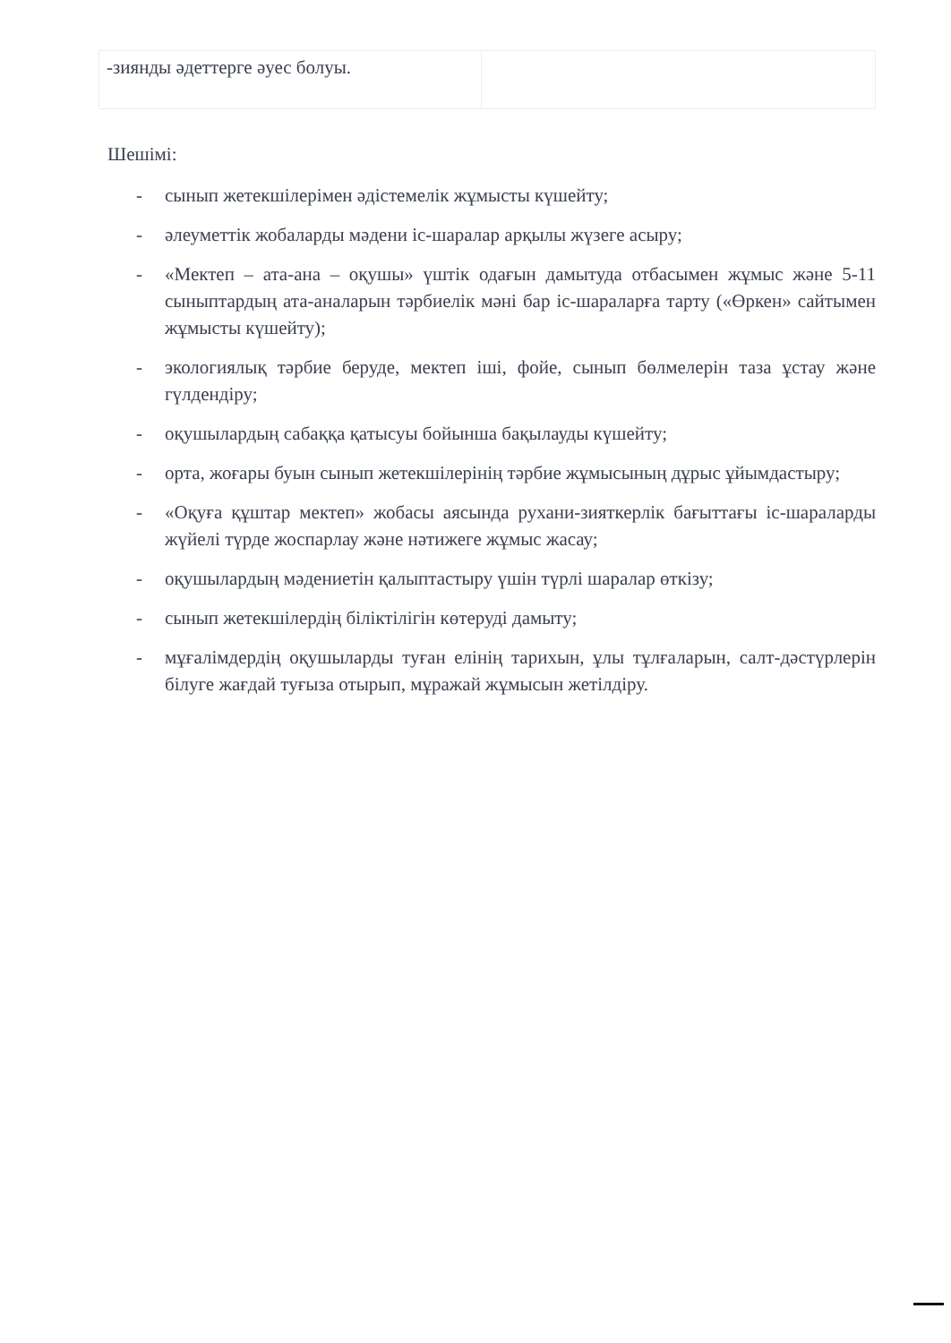| -зиянды әдеттерге әуес болуы. | |
Шешімі:
- сынып жетекшілерімен әдістемелік жұмысты күшейту;
- әлеуметтік жобаларды мәдени іс-шаралар арқылы жүзеге асыру;
- «Мектеп – ата-ана – оқушы» үштік одағын дамытуда отбасымен жұмыс және 5-11 сыныптардың ата-аналарын тәрбиелік мәні бар іс-шараларға тарту («Өркен» сайтымен жұмысты күшейту);
- экологиялық тәрбие беруде, мектеп іші, фойе, сынып бөлмелерін таза ұстау және гүлдендіру;
- оқушылардың сабаққа қатысуы бойынша бақылауды күшейту;
- орта, жоғары буын сынып жетекшілерінің тәрбие жұмысының дұрыс ұйымдастыру;
- «Оқуға құштар мектеп» жобасы аясында рухани-зияткерлік бағыттағы іс-шараларды жүйелі түрде жоспарлау және нәтижеге жұмыс жасау;
- оқушылардың мәдениетін қалыптастыру үшін түрлі шаралар өткізу;
- сынып жетекшілердің біліктілігін көтеруді дамыту;
- мұғалімдердің оқушыларды туған елінің тарихын, ұлы тұлғаларын, салт-дәстүрлерін білуге жағдай туғыза отырып, мұражай жұмысын жетілдіру.